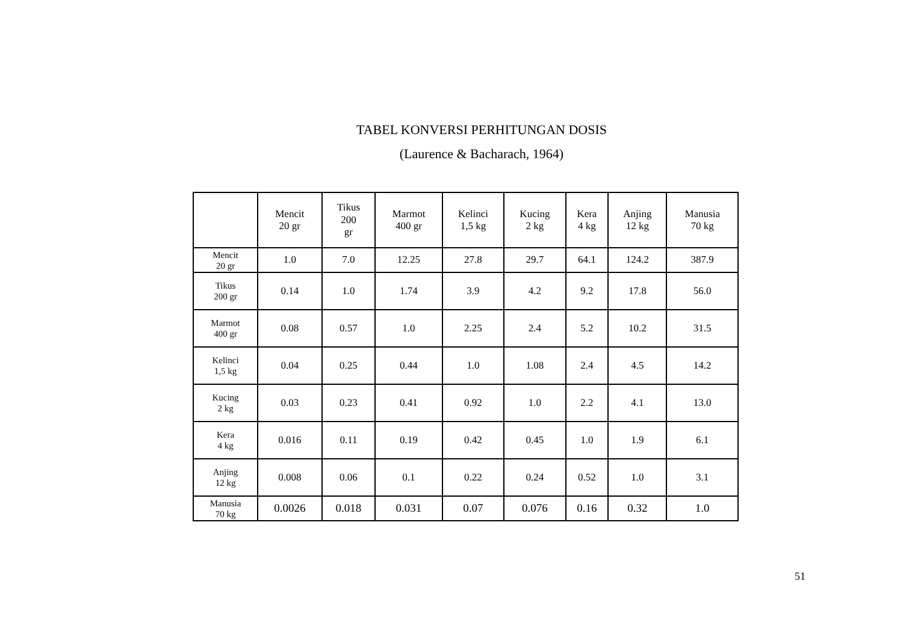TABEL KONVERSI PERHITUNGAN DOSIS
(Laurence & Bacharach, 1964)
| | Mencit 20 gr | Tikus 200 gr | Marmot 400 gr | Kelinci 1,5 kg | Kucing 2 kg | Kera 4 kg | Anjing 12 kg | Manusia 70 kg |
| --- | --- | --- | --- | --- | --- | --- | --- | --- |
| Mencit 20 gr | 1.0 | 7.0 | 12.25 | 27.8 | 29.7 | 64.1 | 124.2 | 387.9 |
| Tikus 200 gr | 0.14 | 1.0 | 1.74 | 3.9 | 4.2 | 9.2 | 17.8 | 56.0 |
| Marmot 400 gr | 0.08 | 0.57 | 1.0 | 2.25 | 2.4 | 5.2 | 10.2 | 31.5 |
| Kelinci 1,5 kg | 0.04 | 0.25 | 0.44 | 1.0 | 1.08 | 2.4 | 4.5 | 14.2 |
| Kucing 2 kg | 0.03 | 0.23 | 0.41 | 0.92 | 1.0 | 2.2 | 4.1 | 13.0 |
| Kera 4 kg | 0.016 | 0.11 | 0.19 | 0.42 | 0.45 | 1.0 | 1.9 | 6.1 |
| Anjing 12 kg | 0.008 | 0.06 | 0.1 | 0.22 | 0.24 | 0.52 | 1.0 | 3.1 |
| Manusia 70 kg | 0.0026 | 0.018 | 0.031 | 0.07 | 0.076 | 0.16 | 0.32 | 1.0 |
51